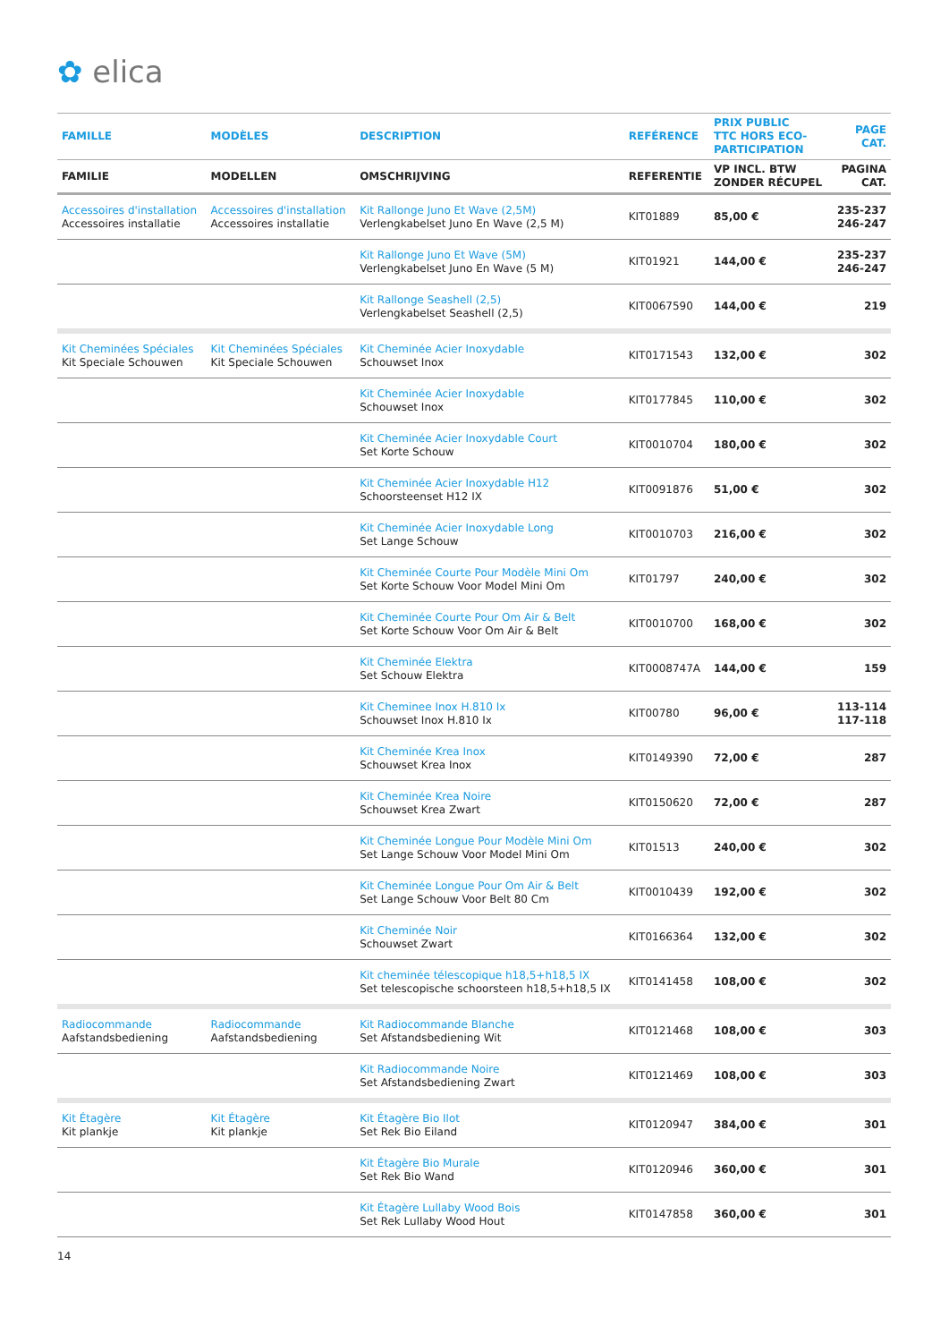✿ elica
| FAMILLE | MODÈLES | DESCRIPTION | REFÉRENCE | PRIX PUBLIC TTC HORS ECO- PARTICIPATION | PAGE CAT. |
| --- | --- | --- | --- | --- | --- |
| FAMILIE | MODELLEN | OMSCHRIJVING | REFERENTIE | VP INCL. BTW ZONDER RÉCUPEL | PAGINA CAT. |
| Accessoires d'installation Accessoires installatie | Accessoires d'installation Accessoires installatie | Kit Rallonge Juno Et Wave (2,5M) Verlengkabelset Juno En Wave (2,5 M) | KIT01889 | 85,00 € | 235-237 246-247 |
| | | Kit Rallonge Juno Et Wave (5M) Verlengkabelset Juno En Wave (5 M) | KIT01921 | 144,00 € | 235-237 246-247 |
| | | Kit Rallonge Seashell (2,5) Verlengkabelset Seashell (2,5) | KIT0067590 | 144,00 € | 219 |
| Kit Cheminées Spéciales Kit Speciale Schouwen | Kit Cheminées Spéciales Kit Speciale Schouwen | Kit Cheminée Acier Inoxydable Schouwset Inox | KIT0171543 | 132,00 € | 302 |
| | | Kit Cheminée Acier Inoxydable Schouwset Inox | KIT0177845 | 110,00 € | 302 |
| | | Kit Cheminée Acier Inoxydable Court Set Korte Schouw | KIT0010704 | 180,00 € | 302 |
| | | Kit Cheminée Acier Inoxydable H12 Schoorsteenset H12 IX | KIT0091876 | 51,00 € | 302 |
| | | Kit Cheminée Acier Inoxydable Long Set Lange Schouw | KIT0010703 | 216,00 € | 302 |
| | | Kit Cheminée Courte Pour Modèle Mini Om Set Korte Schouw Voor Model Mini Om | KIT01797 | 240,00 € | 302 |
| | | Kit Cheminée Courte Pour Om Air & Belt Set Korte Schouw Voor Om Air & Belt | KIT0010700 | 168,00 € | 302 |
| | | Kit Cheminée Elektra Set Schouw Elektra | KIT0008747A | 144,00 € | 159 |
| | | Kit Cheminee Inox H.810 Ix Schouwset Inox H.810 Ix | KIT00780 | 96,00 € | 113-114 117-118 |
| | | Kit Cheminée Krea Inox Schouwset Krea Inox | KIT0149390 | 72,00 € | 287 |
| | | Kit Cheminée Krea Noire Schouwset Krea Zwart | KIT0150620 | 72,00 € | 287 |
| | | Kit Cheminée Longue Pour Modèle Mini Om Set Lange Schouw Voor Model Mini Om | KIT01513 | 240,00 € | 302 |
| | | Kit Cheminée Longue Pour Om Air & Belt Set Lange Schouw Voor Belt 80 Cm | KIT0010439 | 192,00 € | 302 |
| | | Kit Cheminée Noir Schouwset Zwart | KIT0166364 | 132,00 € | 302 |
| | | Kit cheminée télescopique h18,5+h18,5 IX Set telescopische schoorsteen h18,5+h18,5 IX | KIT0141458 | 108,00 € | 302 |
| Radiocommande Aafstandsbediening | Radiocommande Aafstandsbediening | Kit Radiocommande Blanche Set Afstandsbediening Wit | KIT0121468 | 108,00 € | 303 |
| | | Kit Radiocommande Noire Set Afstandsbediening Zwart | KIT0121469 | 108,00 € | 303 |
| Kit Étagère Kit plankje | Kit Étagère Kit plankje | Kit Étagère Bio Ilot Set Rek Bio Eiland | KIT0120947 | 384,00 € | 301 |
| | | Kit Étagère Bio Murale Set Rek Bio Wand | KIT0120946 | 360,00 € | 301 |
| | | Kit Étagère Lullaby Wood Bois Set Rek Lullaby Wood Hout | KIT0147858 | 360,00 € | 301 |
14